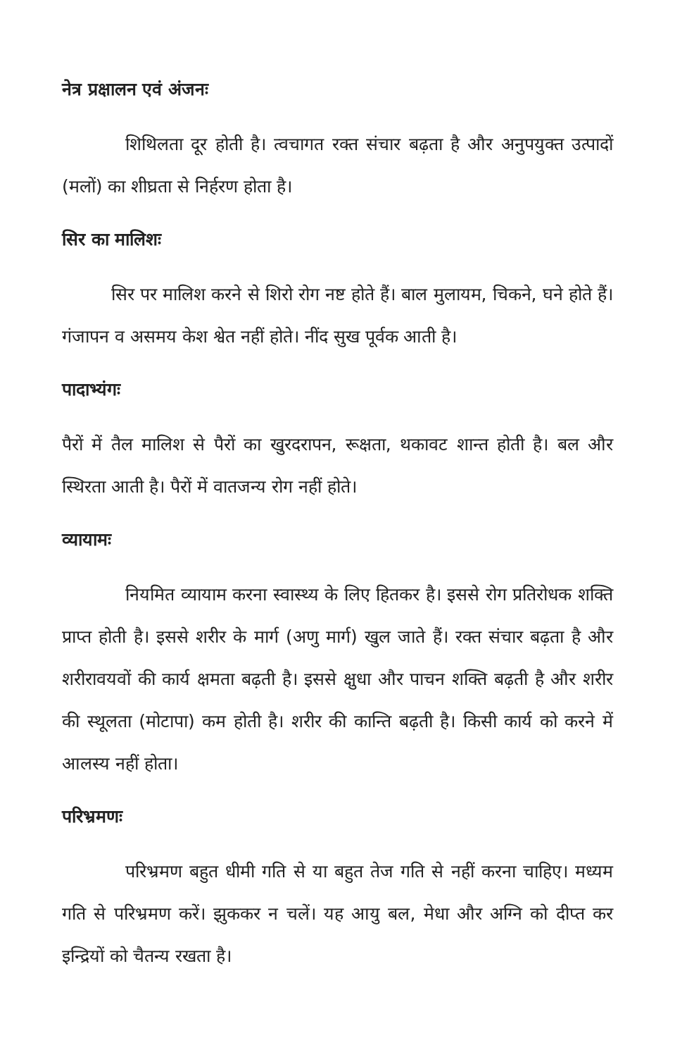नेत्र प्रक्षालन एवं अंजनः
शिथिलता दूर होती है। त्वचागत रक्त संचार बढ़ता है और अनुपयुक्त उत्पादों (मलों) का शीघ्रता से निर्हरण होता है।
सिर का मालिशः
सिर पर मालिश करने से शिरो रोग नष्ट होते हैं। बाल मुलायम, चिकने, घने होते हैं। गंजापन व असमय केश श्वेत नहीं होते। नींद सुख पूर्वक आती है।
पादाभ्यंगः
पैरों में तैल मालिश से पैरों का खुरदरापन, रूक्षता, थकावट शान्त होती है। बल और स्थिरता आती है। पैरों में वातजन्य रोग नहीं होते।
व्यायामः
नियमित व्यायाम करना स्वास्थ्य के लिए हितकर है। इससे रोग प्रतिरोधक शक्ति प्राप्त होती है। इससे शरीर के मार्ग (अणु मार्ग) खुल जाते हैं। रक्त संचार बढ़ता है और शरीरावयवों की कार्य क्षमता बढ़ती है। इससे क्षुधा और पाचन शक्ति बढ़ती है और शरीर की स्थूलता (मोटापा) कम होती है। शरीर की कान्ति बढ़ती है। किसी कार्य को करने में आलस्य नहीं होता।
परिभ्रमणः
परिभ्रमण बहुत धीमी गति से या बहुत तेज गति से नहीं करना चाहिए। मध्यम गति से परिभ्रमण करें। झुककर न चलें। यह आयु बल, मेधा और अग्नि को दीप्त कर इन्द्रियों को चैतन्य रखता है।